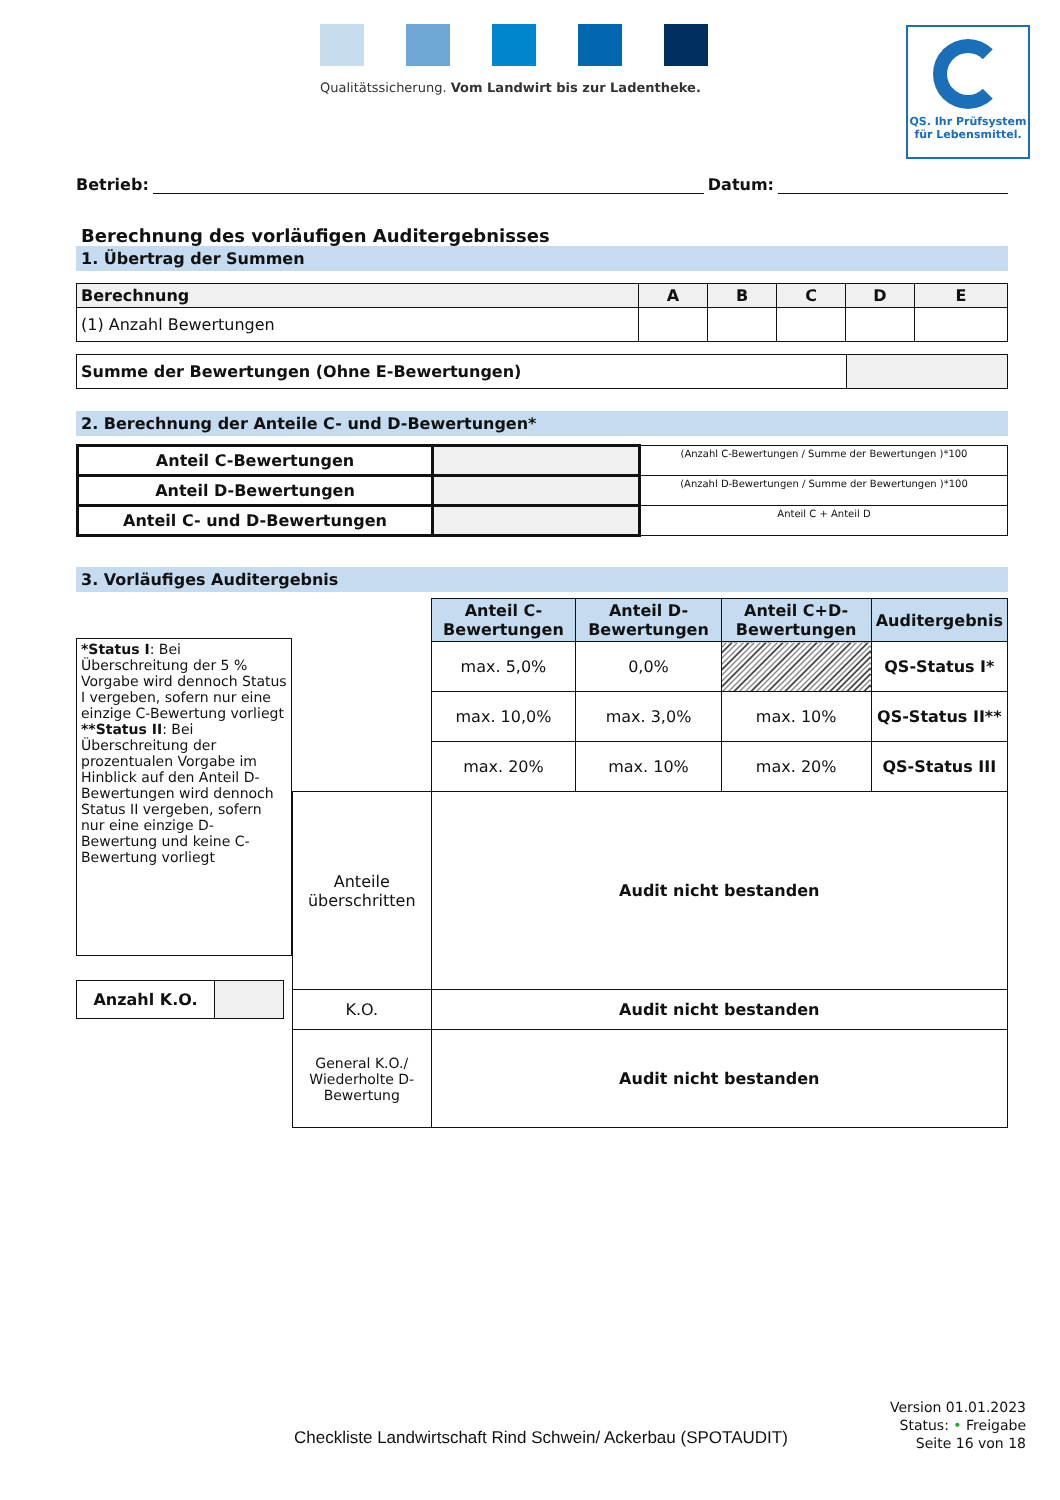Qualitätssicherung. Vom Landwirt bis zur Ladentheke.
QS. Ihr Prüfsystem
für Lebensmittel.
Betrieb: Datum:
Berechnung des vorläufigen Auditergebnisses
1. Übertrag der Summen
| Berechnung | A | B | C | D | E |
| --- | --- | --- | --- | --- | --- |
| (1) Anzahl Bewertungen | | | | | |
| Summe der Bewertungen (Ohne E-Bewertungen) | |
2. Berechnung der Anteile C- und D-Bewertungen*
| Anteil C-Bewertungen | | (Anzahl C-Bewertungen / Summe der Bewertungen )*100 |
| Anteil D-Bewertungen | | (Anzahl D-Bewertungen / Summe der Bewertungen )*100 |
| Anteil C- und D-Bewertungen | | Anteil C + Anteil D |
3. Vorläufiges Auditergebnis
*Status I: Bei Überschreitung der 5 % Vorgabe wird dennoch Status I vergeben, sofern nur eine einzige C-Bewertung vorliegt **Status II: Bei Überschreitung der prozentualen Vorgabe im Hinblick auf den Anteil D-Bewertungen wird dennoch Status II vergeben, sofern nur eine einzige D-Bewertung und keine C-Bewertung vorliegt
| Anzahl K.O. | |
| | Anteil C-Bewertungen | Anteil D-Bewertungen | Anteil C+D-Bewertungen | Auditergebnis |
| | max. 5,0% | 0,0% | | QS-Status I* |
| | max. 10,0% | max. 3,0% | max. 10% | QS-Status II** |
| | max. 20% | max. 10% | max. 20% | QS-Status III |
| Anteile überschritten | Audit nicht bestanden | | | |
| K.O. | Audit nicht bestanden | | | |
| General K.O./ Wiederholte D-Bewertung | Audit nicht bestanden | | | |
Checkliste Landwirtschaft Rind Schwein/ Ackerbau (SPOTAUDIT)
Version 01.01.2023
Status: • Freigabe
Seite 16 von 18